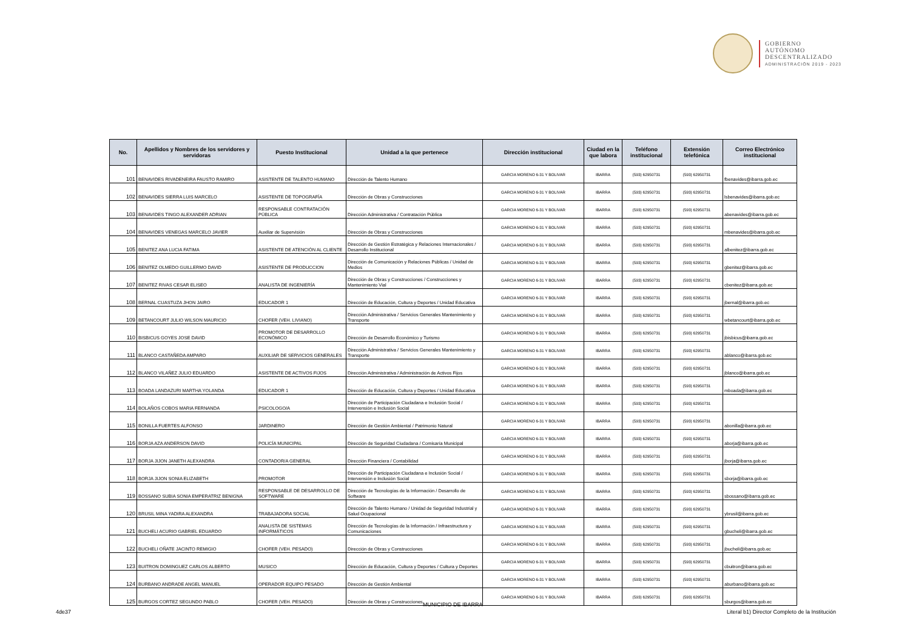GOBIERNO
AUTÓNOMO
DESCENTRALIZADO
ADMINISTRACIÓN 2019 - 2023
| No. | Apellidos y Nombres de los servidores y servidoras | Puesto Institucional | Unidad a la que pertenece | Dirección institucional | Ciudad en la que labora | Teléfono institucional | Extensión telefónica | Correo Electrónico institucional |
| --- | --- | --- | --- | --- | --- | --- | --- | --- |
| 101 | BENAVIDES RIVADENEIRA FAUSTO RAMIRO | ASISTENTE DE TALENTO HUMANO | Dirección de Talento Humano | GARCIA MORENO 6-31 Y BOLIVAR | IBARRA | (593) 62950731 | (593) 62950731 | fbenavides@ibarra.gob.ec |
| 102 | BENAVIDES SIERRA LUIS MARCELO | ASISTENTE DE TOPOGRAFÍA | Dirección de Obras y Construcciones | GARCIA MORENO 6-31 Y BOLIVAR | IBARRA | (593) 62950731 | (593) 62950731 | lsbenavides@ibarra.gob.ec |
| 103 | BENAVIDES TINGO ALEXANDER ADRIAN | RESPONSABLE CONTRATACIÓN PÚBLICA | Dirección Administrativa / Contratación Pública | GARCIA MORENO 6-31 Y BOLIVAR | IBARRA | (593) 62950731 | (593) 62950731 | abenavides@ibarra.gob.ec |
| 104 | BENAVIDES VENEGAS MARCELO JAVIER | Auxiliar de Supervisión | Dirección de Obras y Construcciones | GARCIA MORENO 6-31 Y BOLIVAR | IBARRA | (593) 62950731 | (593) 62950731 | mbenavides@ibarra.gob.ec |
| 105 | BENITEZ ANA LUCIA FATIMA | ASISTENTE DE ATENCIÓN AL CLIENTE | Dirección de Gestión Estratégica y Relaciones Internacionales / Desarrollo Institucional | GARCIA MORENO 6-31 Y BOLIVAR | IBARRA | (593) 62950731 | (593) 62950731 | albenitez@ibarra.gob.ec |
| 106 | BENITEZ OLMEDO GUILLERMO DAVID | ASISTENTE DE PRODUCCION | Dirección de Comunicación y Relaciones Públicas / Unidad de Medios | GARCIA MORENO 6-31 Y BOLIVAR | IBARRA | (593) 62950731 | (593) 62950731 | gbenitez@ibarra.gob.ec |
| 107 | BENITEZ RIVAS CESAR ELISEO | ANALISTA DE INGENIERÍA | Dirección de Obras y Construcciones / Construcciones y Mantenimiento Vial | GARCIA MORENO 6-31 Y BOLIVAR | IBARRA | (593) 62950731 | (593) 62950731 | cbenitez@ibarra.gob.ec |
| 108 | BERNAL CUASTUZA JHON JAIRO | EDUCADOR 1 | Dirección de Educación, Cultura y Deportes / Unidad Educativa | GARCIA MORENO 6-31 Y BOLIVAR | IBARRA | (593) 62950731 | (593) 62950731 | jbernal@ibarra.gob.ec |
| 109 | BETANCOURT JULIO WILSON MAURICIO | CHOFER (VEH. LIVIANO) | Dirección Administrativa / Servicios Generales Mantenimiento y Transporte | GARCIA MORENO 6-31 Y BOLIVAR | IBARRA | (593) 62950731 | (593) 62950731 | wbetancourt@ibarra.gob.ec |
| 110 | BISBICUS GOYES JOSE DAVID | PROMOTOR DE DESARROLLO ECONÓMICO | Dirección de Desarrollo Económico y Turismo | GARCIA MORENO 6-31 Y BOLIVAR | IBARRA | (593) 62950731 | (593) 62950731 | jbisbicus@ibarra.gob.ec |
| 111 | BLANCO CASTAÑEDA AMPARO | AUXILIAR DE SERVICIOS GENERALES | Dirección Administrativa / Servicios Generales Mantenimiento y Transporte | GARCIA MORENO 6-31 Y BOLIVAR | IBARRA | (593) 62950731 | (593) 62950731 | ablanco@ibarra.gob.ec |
| 112 | BLANCO VILAÑEZ JULIO EDUARDO | ASISTENTE DE ACTIVOS FIJOS | Dirección Administrativa / Administración de Activos Fijos | GARCIA MORENO 6-31 Y BOLIVAR | IBARRA | (593) 62950731 | (593) 62950731 | jblanco@ibarra.gob.ec |
| 113 | BOADA LANDAZURI MARTHA YOLANDA | EDUCADOR 1 | Dirección de Educación, Cultura y Deportes / Unidad Educativa | GARCIA MORENO 6-31 Y BOLIVAR | IBARRA | (593) 62950731 | (593) 62950731 | mboada@ibarra.gob.ec |
| 114 | BOLAÑOS COBOS MARIA FERNANDA | PSICOLOGO/A | Dirección de Participación Ciudadana e Inclusión Social / Intervensión e Inclusión Social | GARCIA MORENO 6-31 Y BOLIVAR | IBARRA | (593) 62950731 | (593) 62950731 | |
| 115 | BONILLA FUERTES ALFONSO | JARDINERO | Dirección de Gestión Ambiental / Patrimonio Natural | GARCIA MORENO 6-31 Y BOLIVAR | IBARRA | (593) 62950731 | (593) 62950731 | abonilla@ibarra.gob.ec |
| 116 | BORJA AZA ANDERSON DAVID | POLICÍA MUNICIPAL | Dirección de Seguridad Ciudadana / Comisaría Municipal | GARCIA MORENO 6-31 Y BOLIVAR | IBARRA | (593) 62950731 | (593) 62950731 | aborja@ibarra.gob.ec |
| 117 | BORJA JIJON JANETH ALEXANDRA | CONTADOR/A GENERAL | Dirección Financiera / Contabilidad | GARCIA MORENO 6-31 Y BOLIVAR | IBARRA | (593) 62950731 | (593) 62950731 | jborja@ibarra.gob.ec |
| 118 | BORJA JIJON SONIA ELIZABETH | PROMOTOR | Dirección de Participación Ciudadana e Inclusión Social / Intervensión e Inclusión Social | GARCIA MORENO 6-31 Y BOLIVAR | IBARRA | (593) 62950731 | (593) 62950731 | sborja@ibarra.gob.ec |
| 119 | BOSSANO SUBIA SONIA EMPERATRIZ BENIGNA | RESPONSABLE DE DESARROLLO DE SOFTWARE | Dirección de Tecnologías de la Información / Desarrollo de Software | GARCIA MORENO 6-31 Y BOLIVAR | IBARRA | (593) 62950731 | (593) 62950731 | sbossano@ibarra.gob.ec |
| 120 | BRUSIL MINA YADIRA ALEXANDRA | TRABAJADORA SOCIAL | Dirección de Talento Humano / Unidad de Seguridad Industrial y Salud Ocupacional | GARCIA MORENO 6-31 Y BOLIVAR | IBARRA | (593) 62950731 | (593) 62950731 | ybrusil@ibarra.gob.ec |
| 121 | BUCHELI ACURIO GABRIEL EDUARDO | ANALISTA DE SISTEMAS INFORMÁTICOS | Dirección de Tecnologías de la Información / Infraestructura y Comunicaciones | GARCIA MORENO 6-31 Y BOLIVAR | IBARRA | (593) 62950731 | (593) 62950731 | gbucheli@ibarra.gob.ec |
| 122 | BUCHELI OÑATE JACINTO REMIGIO | CHOFER (VEH. PESADO) | Dirección de Obras y Construcciones | GARCIA MORENO 6-31 Y BOLIVAR | IBARRA | (593) 62950731 | (593) 62950731 | jbucheli@ibarra.gob.ec |
| 123 | BUITRON DOMINGUEZ CARLOS ALBERTO | MUSICO | Dirección de Educación, Cultura y Deportes / Cultura y Deportes | GARCIA MORENO 6-31 Y BOLIVAR | IBARRA | (593) 62950731 | (593) 62950731 | cbuitron@ibarra.gob.ec |
| 124 | BURBANO ANDRADE ANGEL MANUEL | OPERADOR EQUIPO PESADO | Dirección de Gestión Ambiental | GARCIA MORENO 6-31 Y BOLIVAR | IBARRA | (593) 62950731 | (593) 62950731 | aburbano@ibarra.gob.ec |
| 125 | BURGOS CORTEZ SEGUNDO PABLO | CHOFER (VEH. PESADO) | Dirección de Obras y Construcciones | GARCIA MORENO 6-31 Y BOLIVAR | IBARRA | (593) 62950731 | (593) 62950731 | sburgos@ibarra.gob.ec |
MUNICIPIO DE IBARRA
4de37
Literal b1) Director Completo de la Institución